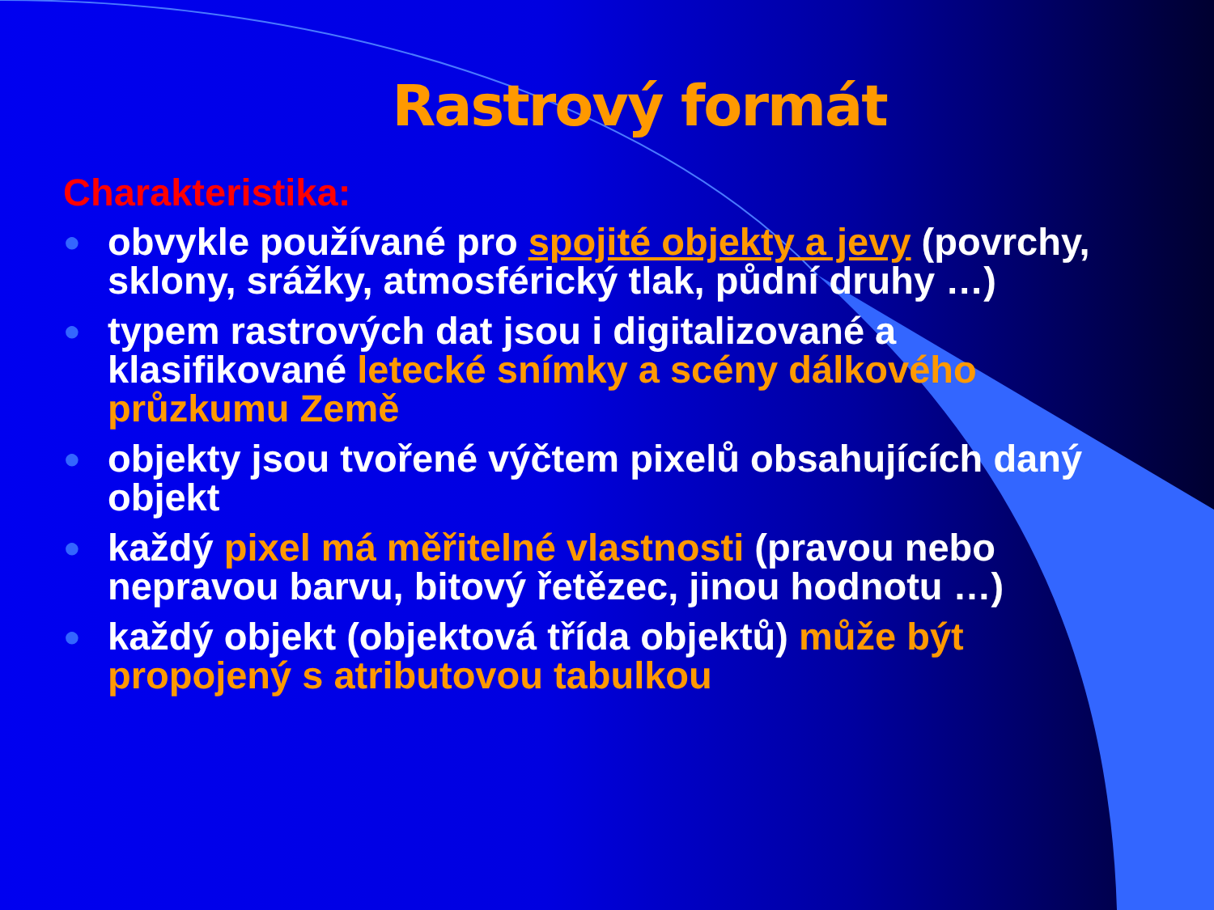Rastrový formát
Charakteristika:
● obvykle používané pro spojité objekty a jevy (povrchy, sklony, srážky, atmosférický tlak, půdní druhy …)
● typem rastrových dat jsou i digitalizované a klasifikované letecké snímky a scény dálkového průzkumu Země
● objekty jsou tvořené výčtem pixelů obsahujících daný objekt
● každý pixel má měřitelné vlastnosti (pravou nebo nepravou barvu, bitový řetězec, jinou hodnotu …)
● každý objekt (objektová třída objektů) může být propojený s atributovou tabulkou